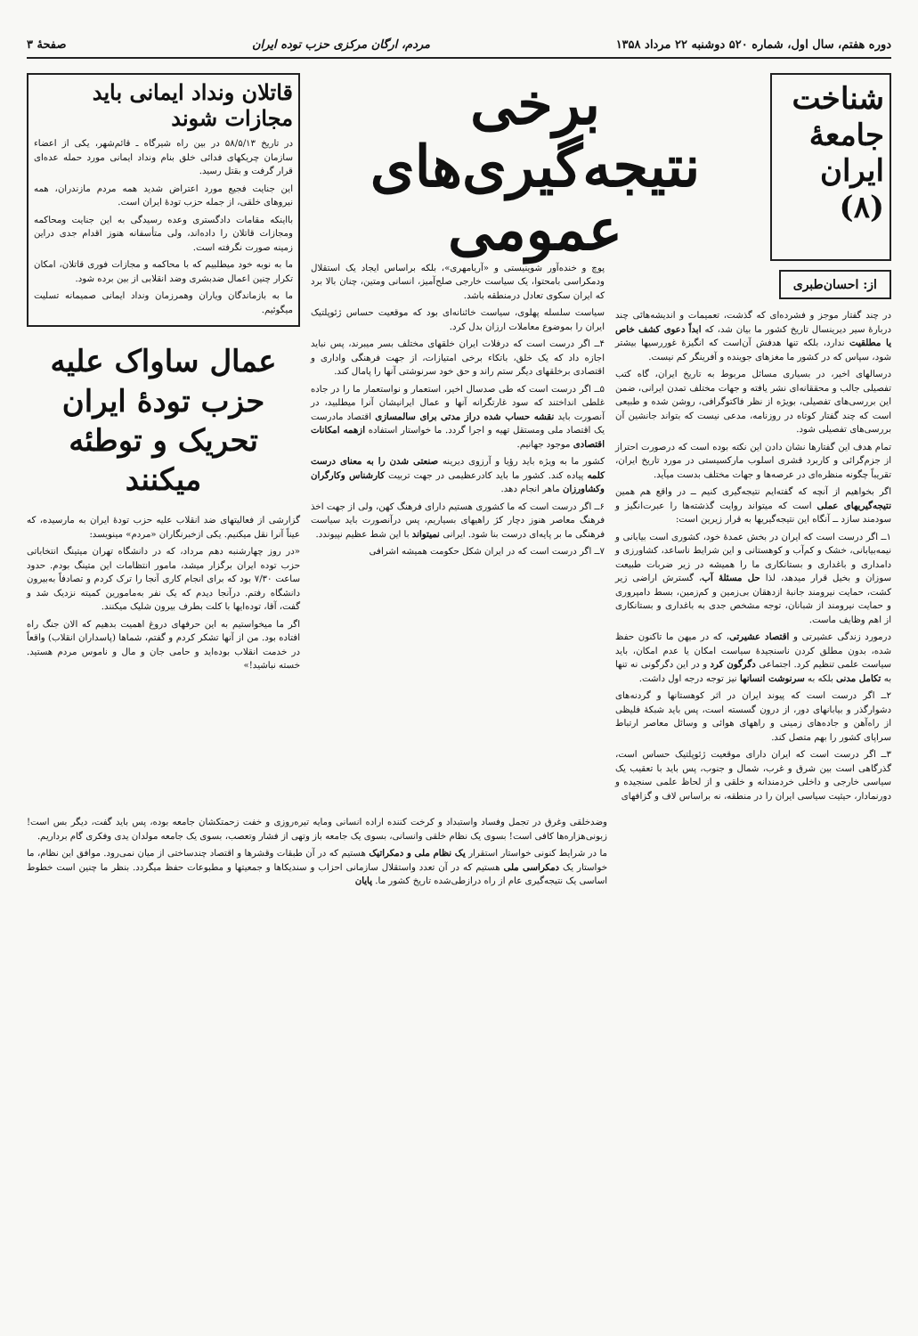دوره هفتم، سال اول، شماره ۵۲۰ دوشنبه ۲۲ مرداد ۱۳۵۸ مردم، ارگان مرکزی حزب توده ایران صفحهٔ ۳
شناخت جامعهٔ ایران (۸)
برخی نتیجه‌گیری‌های عمومی
از: احسان‌طبری
در چند گفتار موجز و فشرده‌ای که گذشت، تعمیمات و اندیشه‌هائی چند دربارهٔ سیر دیرینسال تاریخ کشور ما بیان شد، که ابداً دعوی کشف خاص یا مطلقیت ندارد، بلکه تنها هدفش آن‌است که انگیزهٔ غوررسیها بیشتر شود، سپاس که در کشور ما مغزهای جوینده و آفرینگر کم نیست.
درسالهای اخیر، در بسیاری مسائل مربوط به تاریخ ایران، گاه کتب تفصیلی جالب و محققانه‌ای نشر یافته و جهات مختلف تمدن ایرانی، ضمن این بررسی‌های تفصیلی، بویژه از نظر فاکتوگرافی، روشن شده و طبیعی است که چند گفتار کوتاه در روزنامه، مدعی نیست که بتواند جانشین آن بررسی‌های تفصیلی شود.
تمام هدف این گفتارها نشان دادن این نکته بوده است که درصورت احتراز از جزم‌گرائی و کاربرد قشری اسلوب مارکسیستی در مورد تاریخ ایران، تقریباً چگونه منظره‌ای در عرصه‌ها و جهات مختلف بدست میآید.
اگر بخواهیم از آنچه که گفته‌ایم نتیجه‌گیری کنیم ــ در واقع هم همین نتیجه‌گیریهای عملی است که میتواند روایت گذشته‌ها را عبرت‌انگیز و سودمند سازد ــ آنگاه این نتیجه‌گیریها به قرار زیرین است:
۱ــ اگر درست است که ایران در بخش عمدهٔ خود، کشوری است بیابانی و نیمه‌بیابانی، خشک و کم‌آب و کوهستانی و این شرایط ناساعد، کشاورزی و دامداری و باغداری و بستانکاری ما را همیشه در زیر ضربات طبیعت سوزان و بخیل قرار میدهد، لذا حل مسئلهٔ آب، گسترش اراضی زیر کشت، حمایت نیرومند جانبهٔ ازدهقان بی‌زمین و کم‌زمین، بسط دامپروری و حمایت نیرومند از شبانان، توجه مشخص جدی به باغداری و بستانکاری از اهم وظایف ماست.
درمورد زندگی عشیرتی و اقتصاد عشیرتی، که در میهن ما تاکنون حفظ شده، بدون مطلق کردن ناسنجیدهٔ سیاست امکان یا عدم امکان، باید سیاست علمی تنظیم کرد. اجتماعی دگرگون کرد و در این دگرگونی نه تنها به تکامل مدنی بلکه به سرنوشت انسانها نیز توجه درجه اول داشت.
۲ــ اگر درست است که پیوند ایران در اثر کوهستانها و گردنه‌های دشوارگذر و بیابانهای دور، از درون گسسته است، پس باید شبکهٔ فلیظی از راه‌آهن و جاده‌های زمینی و راههای هوائی و وسائل معاصر ارتباط سراپای کشور را بهم متصل کند.
۳ــ اگر درست است که ایران دارای موقعیت ژئوپلتیک حساس است، گذرگاهی است بین شرق و غرب، شمال و جنوب، پس باید با تعقیب یک سیاسی خارجی و داخلی خردمندانه و خلقی و از لحاظ علمی سنجیده و دورنمادار، حیثیت سیاسی ایران را در منطقه، نه براساس لاف و گزافهای
پوچ و خنده‌آور شوینیستی و «آریامهری»، بلکه براساس ایجاد یک استقلال ودمکراسی بامحتوا، یک سیاست خارجی صلح‌آمیز، انسانی ومتین، چنان بالا برد که ایران سکوی تعادل درمنطقه باشد.
سیاست سلسله پهلوی، سیاست خائنانه‌ای بود که موقعیت حساس ژئوپلتیک ایران را بموضوع معاملات ارزان بدل کرد.
۴ــ اگر درست است که درفلات ایران خلقهای مختلف بسر میبرند، پس نباید اجازه داد که یک خلق، باتکاء برخی امتیازات، از جهت فرهنگی واداری و اقتصادی برخلقهای دیگر ستم راند و حق خود سرنوشتی آنها را پامال کند.
۵ــ اگر درست است که طی صدسال اخیر، استعمار و نواستعمار ما را در جاده غلطی انداختند که سود غارتگرانه آنها و عمال ایرانیشان آنرا میطلبید، در آنصورت باید نقشه حساب شده دراز مدتی برای سالمسازی اقتصاد مادرست یک اقتصاد ملی ومستقل تهیه و اجرا گردد. ما خواستار استفاده ازهمه امکانات اقتصادی موجود جهانیم.
کشور ما به ویژه باید رؤیا و آرزوی دیرینه صنعتی شدن را به معنای درست کلمه پیاده کند. کشور ما باید کادرعظیمی در جهت تربیت کارشناس وکارگران وکشاورزان ماهر انجام دهد.
۶ــ اگر درست است که ما کشوری هستیم دارای فرهنگ کهن، ولی از جهت اخذ فرهنگ معاصر هنوز دچار کژ راهیهای بسیاریم، پس درآنصورت باید سیاست فرهنگی ما بر پایه‌ای درست بنا شود. ایرانی نمیتواند با این شط عظیم نپیوندد.
۷ــ اگر درست است که در ایران شکل حکومت همیشه اشرافی
قاتلان ونداد ایمانی باید مجازات شوند
در تاریخ ۵۸/۵/۱۳ در بین راه شیرگاه ـ قائم‌شهر، یکی از اعضاء سازمان چریکهای فدائی خلق بنام ونداد ایمانی مورد حمله عده‌ای قرار گرفت و بقتل رسید.
این جنایت فجیع مورد اعتراض شدید همه مردم مازندران، همه نیروهای خلقی، از جمله حزب تودهٔ ایران است.
بااینکه مقامات دادگستری وعده رسیدگی به این جنایت ومحاکمه ومجازات قاتلان را داده‌اند، ولی متأسفانه هنوز اقدام جدی دراین زمینه صورت نگرفته است.
ما به نوبه خود میطلبیم که با محاکمه و مجازات فوری قاتلان، امکان تکرار چنین اعمال ضدبشری وضد انقلابی از بین برده شود.
ما به بازماندگان ویاران وهمرزمان ونداد ایمانی صمیمانه تسلیت میگوئیم.
عمال ساواک علیه حزب تودهٔ ایران تحریک و توطئه میکنند
گزارشی از فعالیتهای ضد انقلاب علیه حزب تودهٔ ایران به مارسیده، که عیناً آنرا نقل میکنیم. یکی ازخبرنگاران «مردم» مینویسد:
«در روز چهارشنبه دهم مرداد، که در دانشگاه تهران میتینگ انتخاباتی حزب توده ایران برگزار میشد، مامور انتظامات این متینگ بودم. حدود ساعت ۷/۳۰ بود که برای انجام کاری آنجا را ترک کردم و تصادفاً به‌بیرون دانشگاه رفتم. درآنجا دیدم که یک نفر به‌مامورین کمیته نزدیک شد و گفت، آقا، توده‌ایها با کلت بطرف بیرون شلیک میکنند.
اگر ما میخواستیم به این حرفهای دروغ اهمیت بدهیم که الان جنگ راه افتاده بود. من از آنها تشکر کردم و گفتم، شماها (پاسداران انقلاب) واقعاً در خدمت انقلاب بوده‌اید و حامی جان و مال و ناموس مردم هستید. خسته نباشید!»
وضدخلقی وغرق در تجمل وفساد واستبداد و کرخت کننده اراده انسانی ومایه تیره‌روزی و خفت زحمتکشان جامعه بوده، پس باید گفت، دیگر بس است! زبونی‌هزاره‌ها کافی است! بسوی یک نظام خلقی وانسانی، بسوی یک جامعه باز وتهی از فشار وتعصب، بسوی یک جامعه مولدان یدی وفکری گام برداریم.
ما در شرایط کنونی خواستار استقرار یک نظام ملی و دمکراتیک هستیم که در آن طبقات وقشرها و اقتصاد چندساختی از میان نمی‌رود. موافق این نظام، ما خواستار یک دمکراسی ملی هستیم که در آن تعدد واستقلال سازمانی احزاب و سندیکاها و جمعیتها و مطبوعات حفظ میگردد. بنظر ما چنین است خطوط اساسی یک نتیجه‌گیری عام از راه درازطی‌شده تاریخ کشور ما. پایان